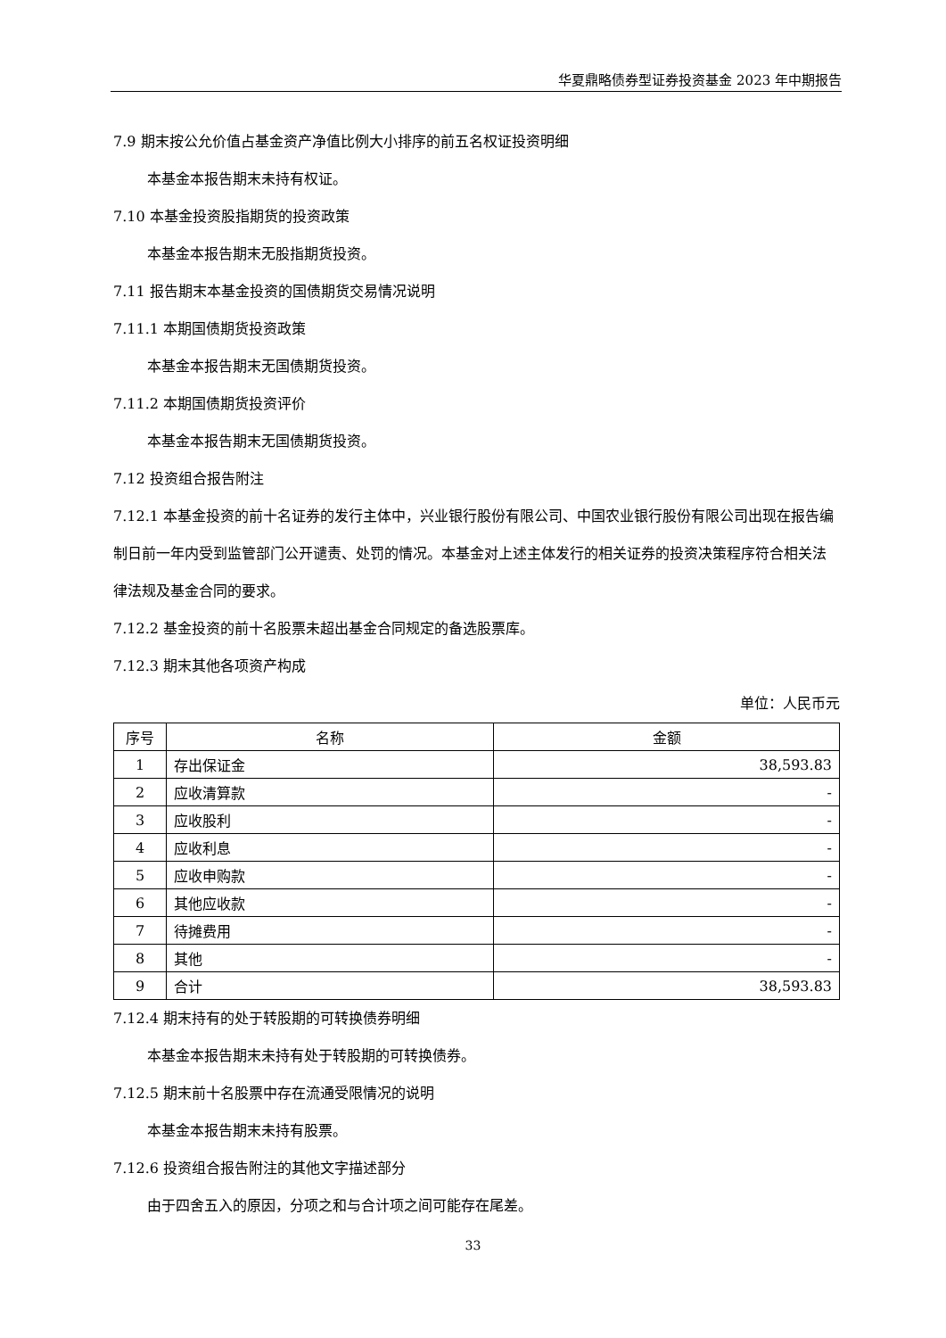华夏鼎略债券型证券投资基金 2023 年中期报告
7.9 期末按公允价值占基金资产净值比例大小排序的前五名权证投资明细
本基金本报告期末未持有权证。
7.10 本基金投资股指期货的投资政策
本基金本报告期末无股指期货投资。
7.11 报告期末本基金投资的国债期货交易情况说明
7.11.1 本期国债期货投资政策
本基金本报告期末无国债期货投资。
7.11.2 本期国债期货投资评价
本基金本报告期末无国债期货投资。
7.12 投资组合报告附注
7.12.1 本基金投资的前十名证券的发行主体中，兴业银行股份有限公司、中国农业银行股份有限公司出现在报告编制日前一年内受到监管部门公开谴责、处罚的情况。本基金对上述主体发行的相关证券的投资决策程序符合相关法律法规及基金合同的要求。
7.12.2 基金投资的前十名股票未超出基金合同规定的备选股票库。
7.12.3 期末其他各项资产构成
单位：人民币元
| 序号 | 名称 | 金额 |
| --- | --- | --- |
| 1 | 存出保证金 | 38,593.83 |
| 2 | 应收清算款 | - |
| 3 | 应收股利 | - |
| 4 | 应收利息 | - |
| 5 | 应收申购款 | - |
| 6 | 其他应收款 | - |
| 7 | 待摊费用 | - |
| 8 | 其他 | - |
| 9 | 合计 | 38,593.83 |
7.12.4 期末持有的处于转股期的可转换债券明细
本基金本报告期末未持有处于转股期的可转换债券。
7.12.5 期末前十名股票中存在流通受限情况的说明
本基金本报告期末未持有股票。
7.12.6 投资组合报告附注的其他文字描述部分
由于四舍五入的原因，分项之和与合计项之间可能存在尾差。
33